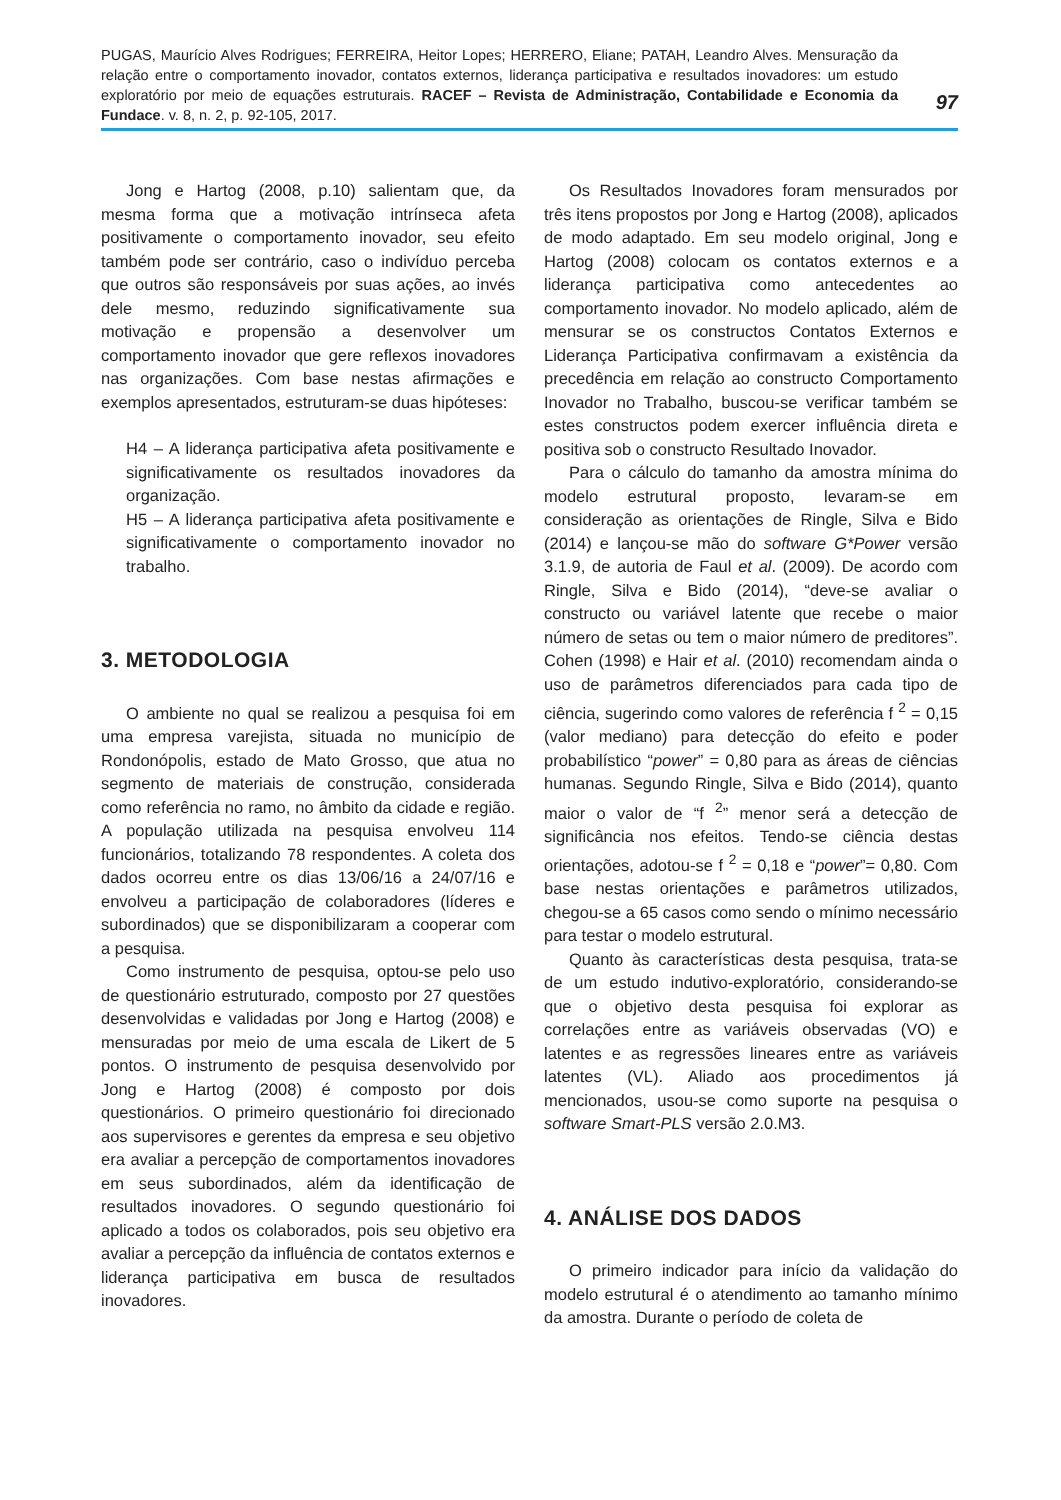PUGAS, Maurício Alves Rodrigues; FERREIRA, Heitor Lopes; HERRERO, Eliane; PATAH, Leandro Alves. Mensuração da relação entre o comportamento inovador, contatos externos, liderança participativa e resultados inovadores: um estudo exploratório por meio de equações estruturais. RACEF – Revista de Administração, Contabilidade e Economia da Fundace. v. 8, n. 2, p. 92-105, 2017.
97
Jong e Hartog (2008, p.10) salientam que, da mesma forma que a motivação intrínseca afeta positivamente o comportamento inovador, seu efeito também pode ser contrário, caso o indivíduo perceba que outros são responsáveis por suas ações, ao invés dele mesmo, reduzindo significativamente sua motivação e propensão a desenvolver um comportamento inovador que gere reflexos inovadores nas organizações. Com base nestas afirmações e exemplos apresentados, estruturam-se duas hipóteses:
H4 – A liderança participativa afeta positivamente e significativamente os resultados inovadores da organização.
H5 – A liderança participativa afeta positivamente e significativamente o comportamento inovador no trabalho.
3. METODOLOGIA
O ambiente no qual se realizou a pesquisa foi em uma empresa varejista, situada no município de Rondonópolis, estado de Mato Grosso, que atua no segmento de materiais de construção, considerada como referência no ramo, no âmbito da cidade e região. A população utilizada na pesquisa envolveu 114 funcionários, totalizando 78 respondentes. A coleta dos dados ocorreu entre os dias 13/06/16 a 24/07/16 e envolveu a participação de colaboradores (líderes e subordinados) que se disponibilizaram a cooperar com a pesquisa.
Como instrumento de pesquisa, optou-se pelo uso de questionário estruturado, composto por 27 questões desenvolvidas e validadas por Jong e Hartog (2008) e mensuradas por meio de uma escala de Likert de 5 pontos. O instrumento de pesquisa desenvolvido por Jong e Hartog (2008) é composto por dois questionários. O primeiro questionário foi direcionado aos supervisores e gerentes da empresa e seu objetivo era avaliar a percepção de comportamentos inovadores em seus subordinados, além da identificação de resultados inovadores. O segundo questionário foi aplicado a todos os colaborados, pois seu objetivo era avaliar a percepção da influência de contatos externos e liderança participativa em busca de resultados inovadores.
Os Resultados Inovadores foram mensurados por três itens propostos por Jong e Hartog (2008), aplicados de modo adaptado. Em seu modelo original, Jong e Hartog (2008) colocam os contatos externos e a liderança participativa como antecedentes ao comportamento inovador. No modelo aplicado, além de mensurar se os constructos Contatos Externos e Liderança Participativa confirmavam a existência da precedência em relação ao constructo Comportamento Inovador no Trabalho, buscou-se verificar também se estes constructos podem exercer influência direta e positiva sob o constructo Resultado Inovador.
Para o cálculo do tamanho da amostra mínima do modelo estrutural proposto, levaram-se em consideração as orientações de Ringle, Silva e Bido (2014) e lançou-se mão do software G*Power versão 3.1.9, de autoria de Faul et al. (2009). De acordo com Ringle, Silva e Bido (2014), “deve-se avaliar o constructo ou variável latente que recebe o maior número de setas ou tem o maior número de preditores”. Cohen (1998) e Hair et al. (2010) recomendam ainda o uso de parâmetros diferenciados para cada tipo de ciência, sugerindo como valores de referência f <sup>2</sup> = 0,15 (valor mediano) para detecção do efeito e poder probabilístico “power” = 0,80 para as áreas de ciências humanas. Segundo Ringle, Silva e Bido (2014), quanto maior o valor de “f <sup>2</sup>” menor será a detecção de significância nos efeitos. Tendo-se ciência destas orientações, adotou-se f <sup>2</sup> = 0,18 e “power”= 0,80. Com base nestas orientações e parâmetros utilizados, chegou-se a 65 casos como sendo o mínimo necessário para testar o modelo estrutural.
Quanto às características desta pesquisa, trata-se de um estudo indutivo-exploratório, considerando-se que o objetivo desta pesquisa foi explorar as correlações entre as variáveis observadas (VO) e latentes e as regressões lineares entre as variáveis latentes (VL). Aliado aos procedimentos já mencionados, usou-se como suporte na pesquisa o software Smart-PLS versão 2.0.M3.
4. ANÁLISE DOS DADOS
O primeiro indicador para início da validação do modelo estrutural é o atendimento ao tamanho mínimo da amostra. Durante o período de coleta de